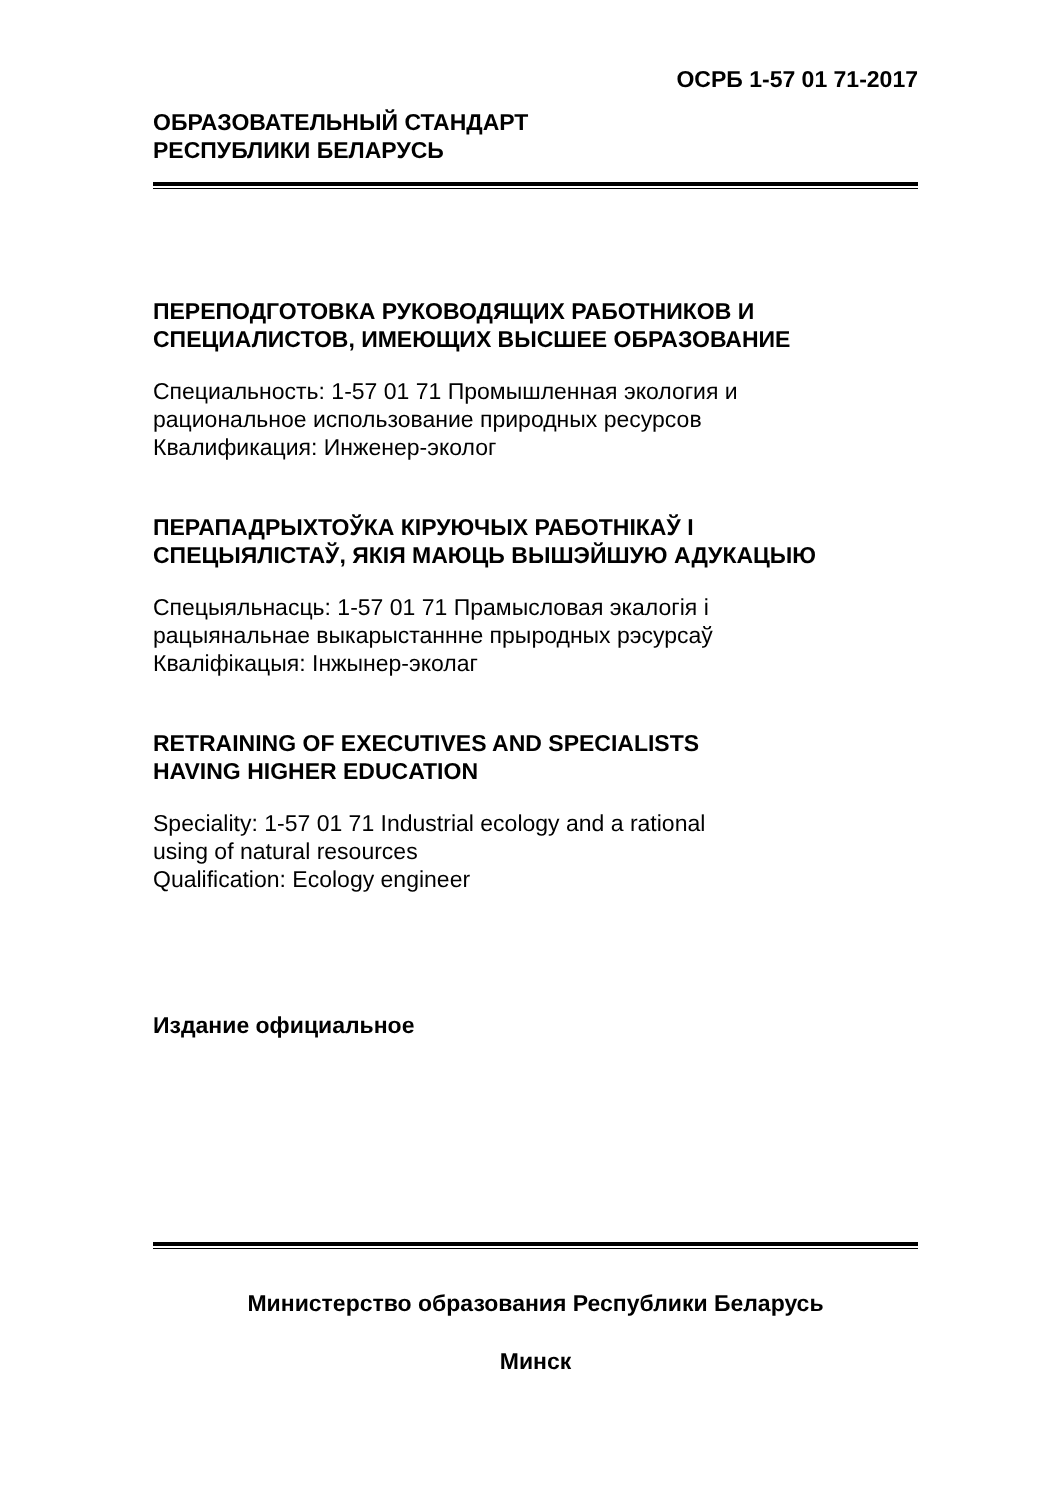ОСРБ 1-57 01 71-2017
ОБРАЗОВАТЕЛЬНЫЙ СТАНДАРТ
РЕСПУБЛИКИ БЕЛАРУСЬ
ПЕРЕПОДГОТОВКА РУКОВОДЯЩИХ РАБОТНИКОВ И
СПЕЦИАЛИСТОВ, ИМЕЮЩИХ ВЫСШЕЕ ОБРАЗОВАНИЕ
Специальность: 1-57 01 71 Промышленная экология и
рациональное использование природных ресурсов
Квалификация: Инженер-эколог
ПЕРАПАДРЫХТОЎКА КІРУЮЧЫХ РАБОТНІКАЎ І
СПЕЦЫЯЛІСТАЎ, ЯКІЯ МАЮЦЬ ВЫШЭЙШУЮ АДУКАЦЫЮ
Спецыяльнасць: 1-57 01 71 Прамысловая экалогія і
рацыянальнае выкарыстаннне прыродных рэсурсаў
Кваліфікацыя: Інжынер-эколаг
RETRAINING OF EXECUTIVES AND SPECIALISTS
HAVING HIGHER EDUCATION
Speciality: 1-57 01 71 Industrial ecology and a rational
using of natural resources
Qualification: Ecology engineer
Издание официальное
Министерство образования Республики Беларусь
Минск